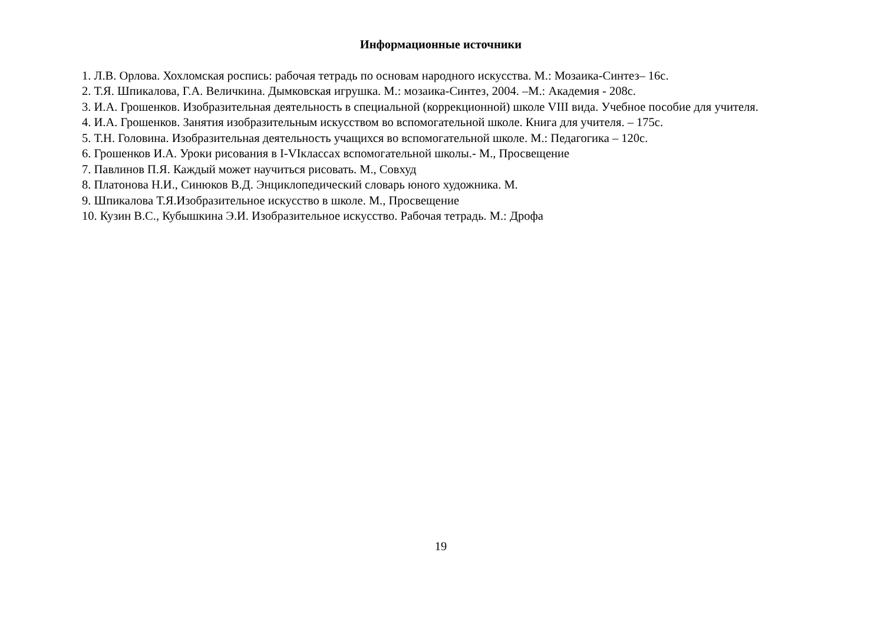Информационные источники
1. Л.В. Орлова. Хохломская роспись: рабочая тетрадь по основам народного искусства. М.: Мозаика-Синтез– 16с.
2. Т.Я. Шпикалова, Г.А. Величкина. Дымковская игрушка. М.: мозаика-Синтез, 2004. –М.: Академия - 208с.
3. И.А. Грошенков. Изобразительная деятельность в специальной (коррекционной) школе VIII вида. Учебное пособие для учителя.
4. И.А. Грошенков. Занятия изобразительным искусством во вспомогательной школе. Книга для учителя. – 175с.
5. Т.Н. Головина. Изобразительная деятельность учащихся во вспомогательной школе. М.: Педагогика – 120с.
6. Грошенков И.А. Уроки рисования в I-VIклассах вспомогательной школы.- М., Просвещение
7. Павлинов П.Я. Каждый может научиться рисовать. М., Совхуд
8. Платонова Н.И., Синюков В.Д. Энциклопедический словарь юного художника. М.
9. Шпикалова Т.Я.Изобразительное искусство в школе. М., Просвещение
10. Кузин В.С., Кубышкина Э.И. Изобразительное искусство. Рабочая тетрадь. М.: Дрофа
19